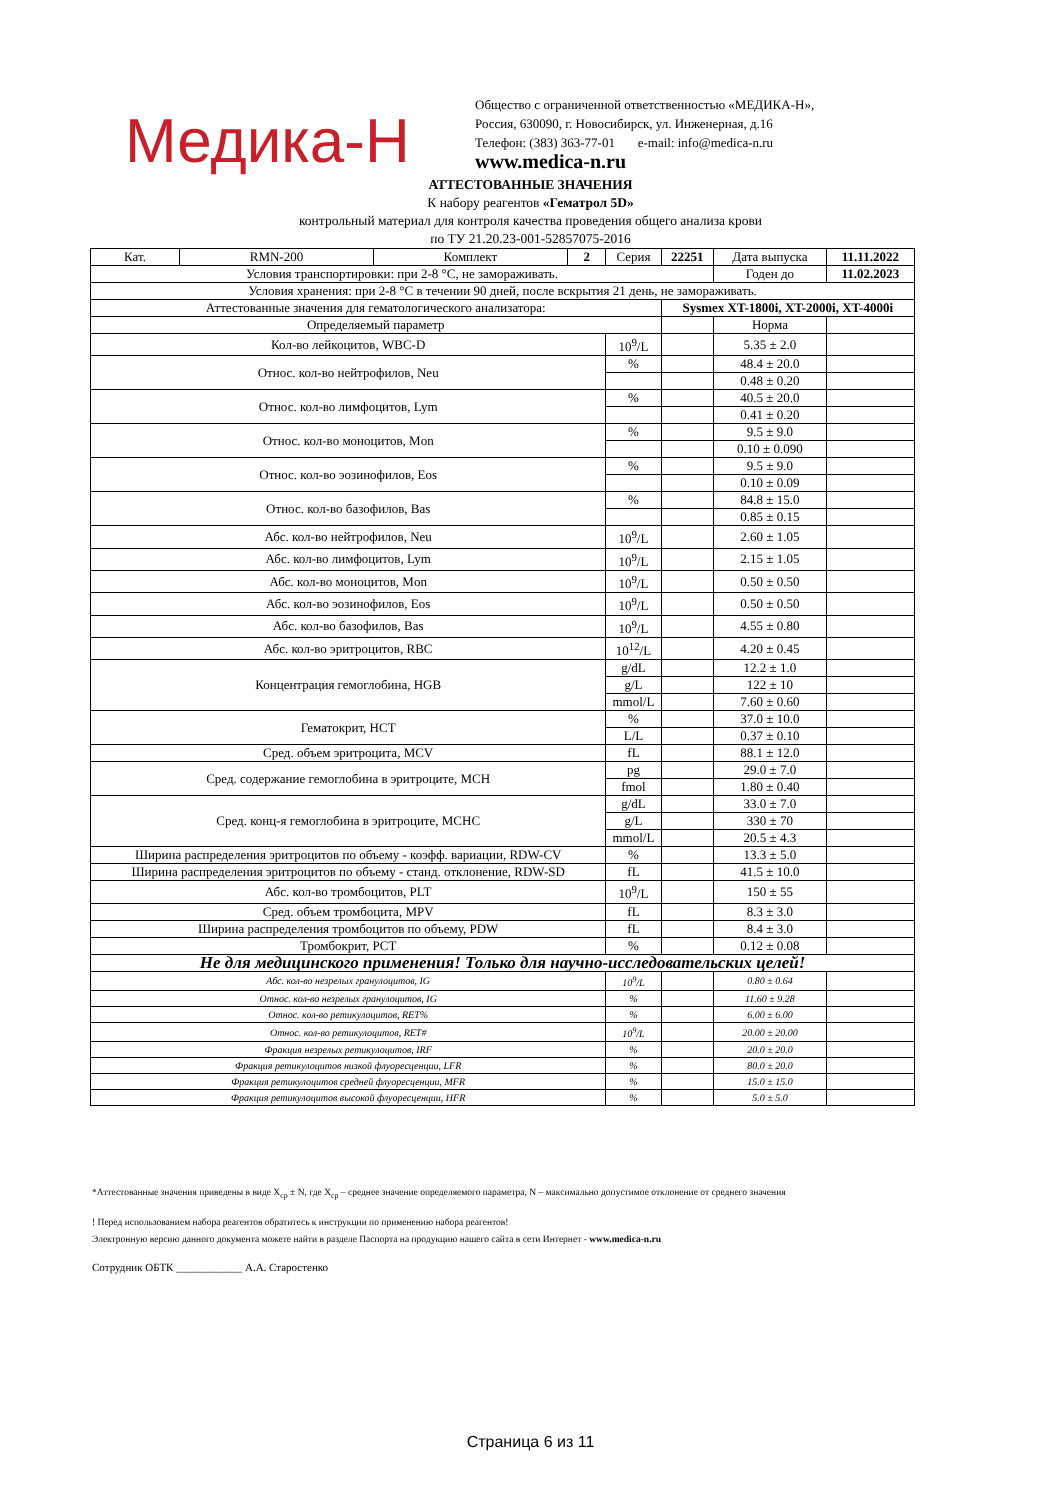Медика-Н
Общество с ограниченной ответственностью «МЕДИКА-Н»,
Россия, 630090, г. Новосибирск, ул. Инженерная, д.16
Телефон: (383) 363-77-01 e-mail: info@medica-n.ru
www.medica-n.ru
АТТЕСТОВАННЫЕ ЗНАЧЕНИЯ
К набору реагентов «Гематрол 5D»
контрольный материал для контроля качества проведения общего анализа крови
по ТУ 21.20.23-001-52857075-2016
| Кат. | RMN-200 | Комплект | 2 | Серия | 22251 | Дата выпуска | 11.11.2022 |
| Условия транспортировки: при 2-8 °С, не замораживать. | | | | | | Годен до | 11.02.2023 |
| Условия хранения: при 2-8 °С в течении 90 дней, после вскрытия 21 день, не замораживать. | | | | | | | |
| Аттестованные значения для гематологического анализатора: | | | | | Sysmex XT-1800i, XT-2000i, XT-4000i | | |
| Определяемый параметр | | | | | | Норма | |
| Кол-во лейкоцитов, WBC-D | | | | 10<sup>9</sup>/L | | 5.35 ± 2.0 | |
| Относ. кол-во нейтрофилов, Neu | | | | % | | 48.4 ± 20.0 | |
| | | | | | | 0.48 ± 0.20 | |
| Относ. кол-во лимфоцитов, Lym | | | | % | | 40.5 ± 20.0 | |
| | | | | | | 0.41 ± 0.20 | |
| Относ. кол-во моноцитов, Mon | | | | % | | 9.5 ± 9.0 | |
| | | | | | | 0.10 ± 0.090 | |
| Относ. кол-во эозинофилов, Eos | | | | % | | 9.5 ± 9.0 | |
| | | | | | | 0.10 ± 0.09 | |
| Относ. кол-во базофилов, Bas | | | | % | | 84.8 ± 15.0 | |
| | | | | | | 0.85 ± 0.15 | |
| Абс. кол-во нейтрофилов, Neu | | | | 10<sup>9</sup>/L | | 2.60 ± 1.05 | |
| Абс. кол-во лимфоцитов, Lym | | | | 10<sup>9</sup>/L | | 2.15 ± 1.05 | |
| Абс. кол-во моноцитов, Mon | | | | 10<sup>9</sup>/L | | 0.50 ± 0.50 | |
| Абс. кол-во эозинофилов, Eos | | | | 10<sup>9</sup>/L | | 0.50 ± 0.50 | |
| Абс. кол-во базофилов, Bas | | | | 10<sup>9</sup>/L | | 4.55 ± 0.80 | |
| Абс. кол-во эритроцитов, RBC | | | | 10<sup>12</sup>/L | | 4.20 ± 0.45 | |
| Концентрация гемоглобина, HGB | | | | g/dL | | 12.2 ± 1.0 | |
| | | | | g/L | | 122 ± 10 | |
| | | | | mmol/L | | 7.60 ± 0.60 | |
| Гематокрит, HCT | | | | % | | 37.0 ± 10.0 | |
| | | | | L/L | | 0.37 ± 0.10 | |
| Сред. объем эритроцита, MCV | | | | fL | | 88.1 ± 12.0 | |
| Сред. содержание гемоглобина в эритроците, MCH | | | | pg | | 29.0 ± 7.0 | |
| | | | | fmol | | 1.80 ± 0.40 | |
| Сред. конц-я гемоглобина в эритроците, MCHC | | | | g/dL | | 33.0 ± 7.0 | |
| | | | | g/L | | 330 ± 70 | |
| | | | | mmol/L | | 20.5 ± 4.3 | |
| Ширина распределения эритроцитов по объему - коэфф. вариации, RDW-CV | | | | % | | 13.3 ± 5.0 | |
| Ширина распределения эритроцитов по объему - станд. отклонение, RDW-SD | | | | fL | | 41.5 ± 10.0 | |
| Абс. кол-во тромбоцитов, PLT | | | | 10<sup>9</sup>/L | | 150 ± 55 | |
| Сред. объем тромбоцита, MPV | | | | fL | | 8.3 ± 3.0 | |
| Ширина распределения тромбоцитов по объему, PDW | | | | fL | | 8.4 ± 3.0 | |
| Тромбокрит, PCT | | | | % | | 0.12 ± 0.08 | |
| Не для медицинского применения! Только для научно-исследовательских целей! | | | | | | | |
| Абс. кол-во незрелых гранулоцитов, IG | | | | 10<sup>9</sup>/L | | 0.80 ± 0.64 | |
| Относ. кол-во незрелых гранулоцитов, IG | | | | % | | 11.60 ± 9.28 | |
| Относ. кол-во ретикулоцитов, RET% | | | | % | | 6.00 ± 6.00 | |
| Относ. кол-во ретикулоцитов, RET# | | | | 10<sup>9</sup>/L | | 20.00 ± 20.00 | |
| Фракция незрелых ретикулоцитов, IRF | | | | % | | 20.0 ± 20.0 | |
| Фракция ретикулоцитов низкой флуоресценции, LFR | | | | % | | 80.0 ± 20.0 | |
| Фракция ретикулоцитов средней флуоресценции, MFR | | | | % | | 15.0 ± 15.0 | |
| Фракция ретикулоцитов высокой флуоресценции, HFR | | | | % | | 5.0 ± 5.0 | |
*Аттестованные значения приведены в виде X<sub>ср</sub> ± N, где X<sub>ср</sub> – среднее значение определяемого параметра, N – максимально допустимое отклонение от среднего значения
! Перед использованием набора реагентов обратитесь к инструкции по применению набора реагентов!
Электронную версию данного документа можете найти в разделе Паспорта на продукцию нашего сайта в сети Интернет - www.medica-n.ru
Сотрудник ОБТК ____________ А.А. Старостенко
Страница 6 из 11